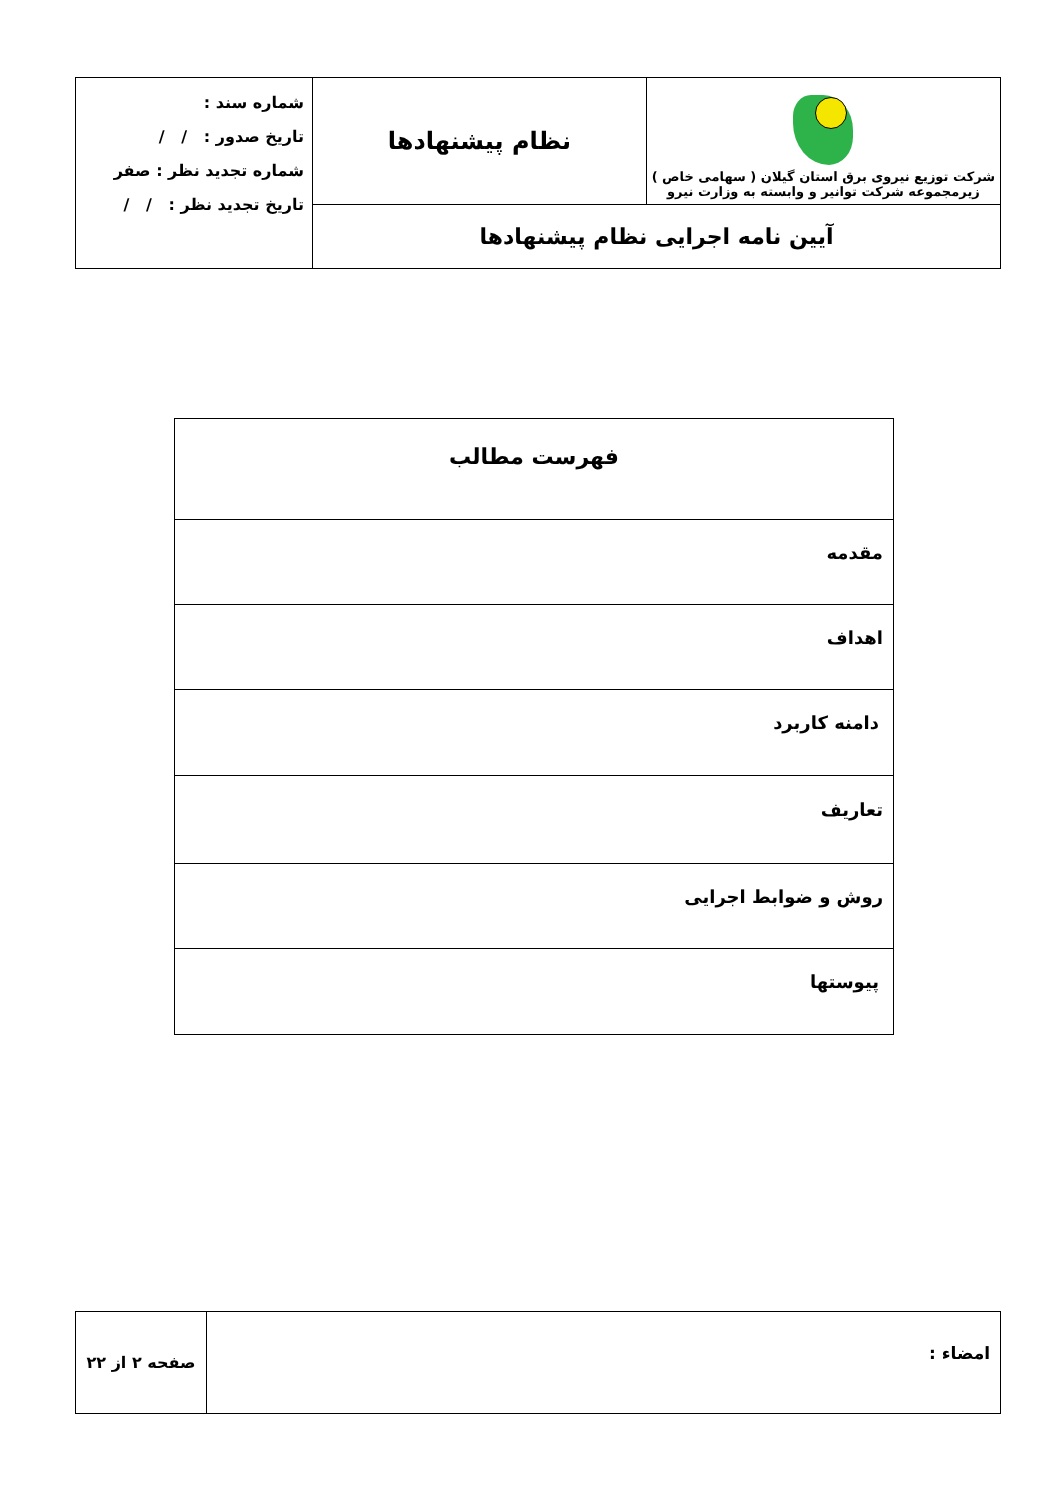| شرکت توزیع نیروی برق استان گیلان ( سهامی خاص ) زیرمجموعه شرکت توانیر و وابسته به وزارت نیرو | نظام پیشنهادها | شماره سند : تاریخ صدور : / / شماره تجدید نظر : صفر تاریخ تجدید نظر : / / |
| آیین نامه اجرایی نظام پیشنهادها | | |
| فهرست مطالب |
| مقدمه |
| اهداف |
| دامنه کاربرد |
| تعاریف |
| روش و ضوابط اجرایی |
| پیوستها |
| امضاء : | صفحه ۲ از ۲۲ |